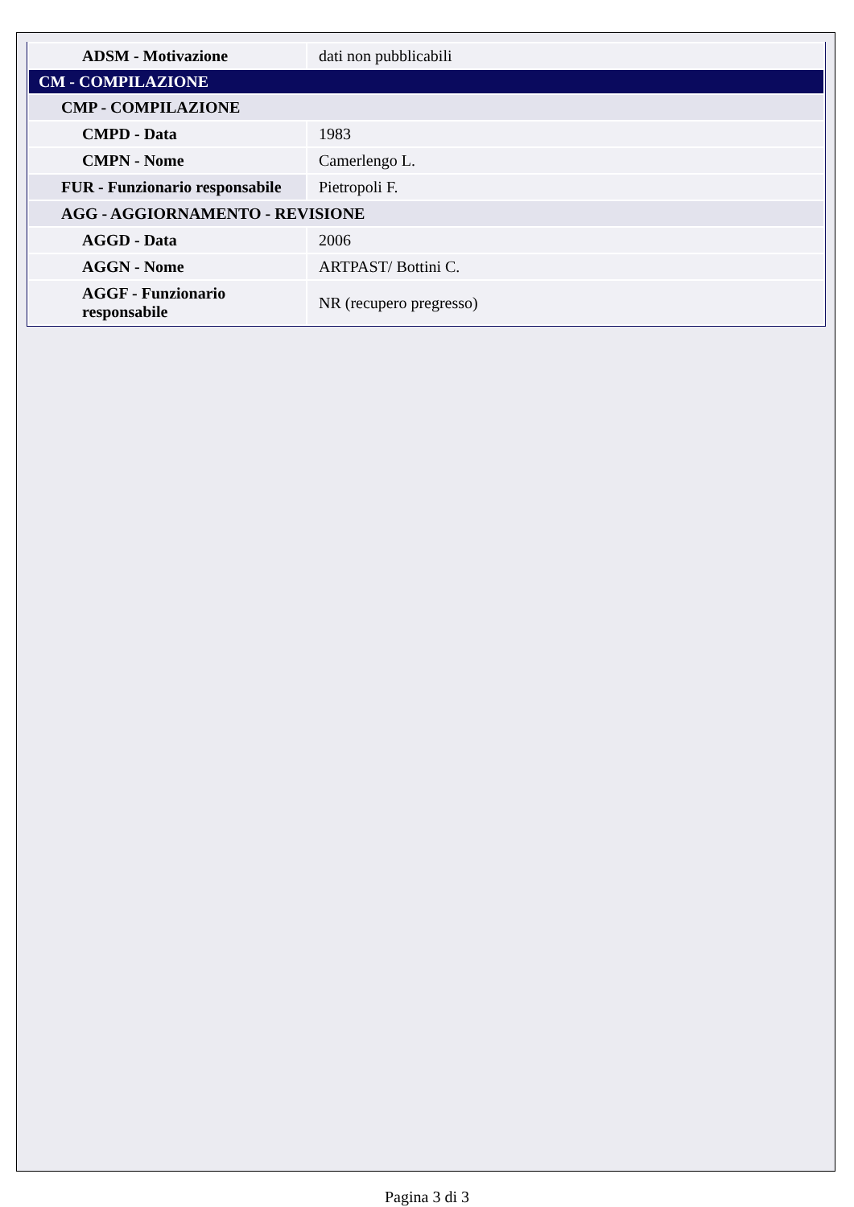| ADSM - Motivazione | dati non pubblicabili |
| CM - COMPILAZIONE | |
| CMP - COMPILAZIONE | |
| CMPD - Data | 1983 |
| CMPN - Nome | Camerlengo L. |
| FUR - Funzionario responsabile | Pietropoli F. |
| AGG - AGGIORNAMENTO - REVISIONE | |
| AGGD - Data | 2006 |
| AGGN - Nome | ARTPAST/ Bottini C. |
| AGGF - Funzionario responsabile | NR (recupero pregresso) |
Pagina 3 di 3